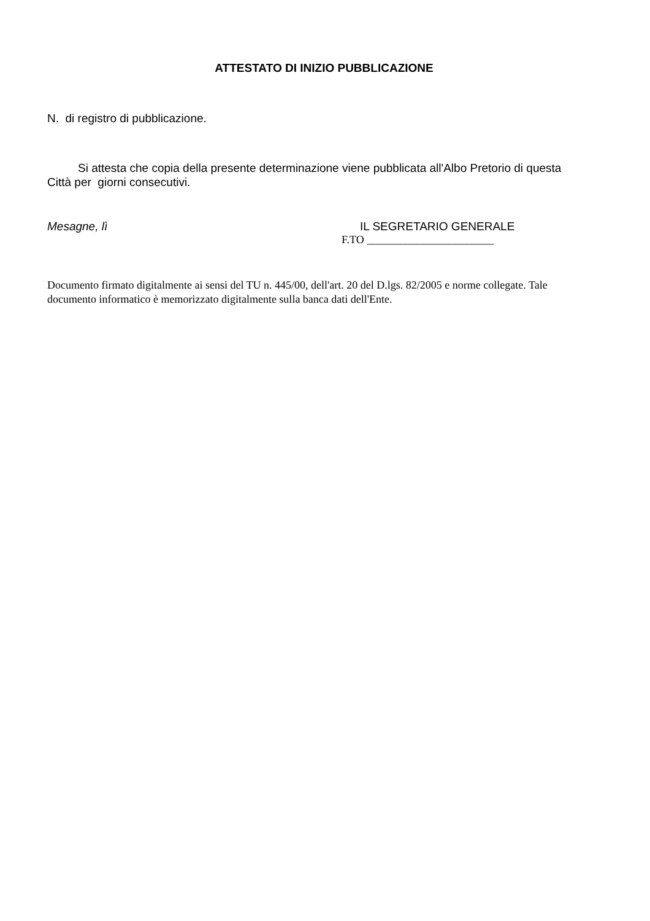ATTESTATO DI INIZIO PUBBLICAZIONE
N. di registro di pubblicazione.
Si attesta che copia della presente determinazione viene pubblicata all'Albo Pretorio di questa Città per giorni consecutivi.
Mesagne, lì IL SEGRETARIO GENERALE
F.TO _______________________
Documento firmato digitalmente ai sensi del TU n. 445/00, dell'art. 20 del D.lgs. 82/2005 e norme collegate. Tale documento informatico è memorizzato digitalmente sulla banca dati dell'Ente.